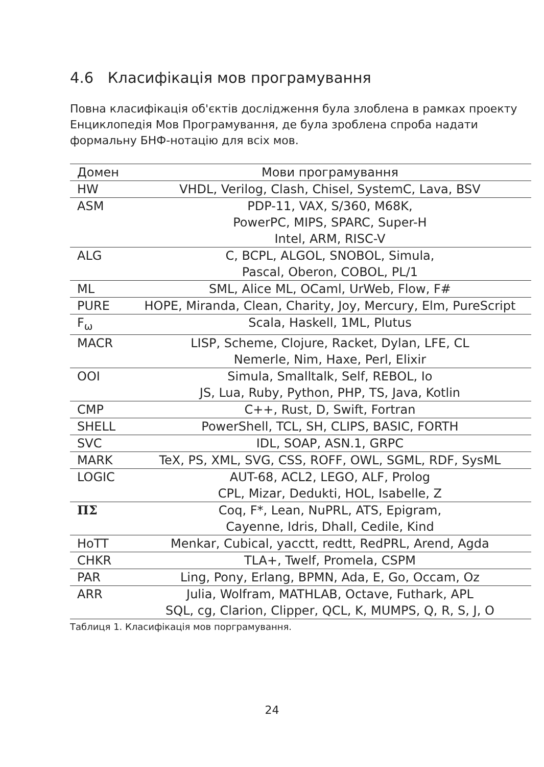4.6 Класифікація мов програмування
Повна класифікація об'єктів дослідження була злоблена в рамках проекту Енциклопедія Мов Програмування, де була зроблена спроба надати формальну БНФ-нотацію для всіх мов.
| Домен | Мови програмування |
| --- | --- |
| HW | VHDL, Verilog, Clash, Chisel, SystemC, Lava, BSV |
| ASM | PDP-11, VAX, S/360, M68K, PowerPC, MIPS, SPARC, Super-H Intel, ARM, RISC-V |
| ALG | C, BCPL, ALGOL, SNOBOL, Simula, Pascal, Oberon, COBOL, PL/1 |
| ML | SML, Alice ML, OCaml, UrWeb, Flow, F# |
| PURE | HOPE, Miranda, Clean, Charity, Joy, Mercury, Elm, PureScript |
| F<sub>ω</sub> | Scala, Haskell, 1ML, Plutus |
| MACR | LISP, Scheme, Clojure, Racket, Dylan, LFE, CL Nemerle, Nim, Haxe, Perl, Elixir |
| OOI | Simula, Smalltalk, Self, REBOL, Io JS, Lua, Ruby, Python, PHP, TS, Java, Kotlin |
| CMP | C++, Rust, D, Swift, Fortran |
| SHELL | PowerShell, TCL, SH, CLIPS, BASIC, FORTH |
| SVC | IDL, SOAP, ASN.1, GRPC |
| MARK | TeX, PS, XML, SVG, CSS, ROFF, OWL, SGML, RDF, SysML |
| LOGIC | AUT-68, ACL2, LEGO, ALF, Prolog CPL, Mizar, Dedukti, HOL, Isabelle, Z |
| ΠΣ | Coq, F*, Lean, NuPRL, ATS, Epigram, Cayenne, Idris, Dhall, Cedile, Kind |
| HoTT | Menkar, Cubical, yacctt, redtt, RedPRL, Arend, Agda |
| CHKR | TLA+, Twelf, Promela, CSPM |
| PAR | Ling, Pony, Erlang, BPMN, Ada, E, Go, Occam, Oz |
| ARR | Julia, Wolfram, MATHLAB, Octave, Futhark, APL SQL, cg, Clarion, Clipper, QCL, K, MUMPS, Q, R, S, J, O |
Таблиця 1. Класифікація мов порграмування.
24